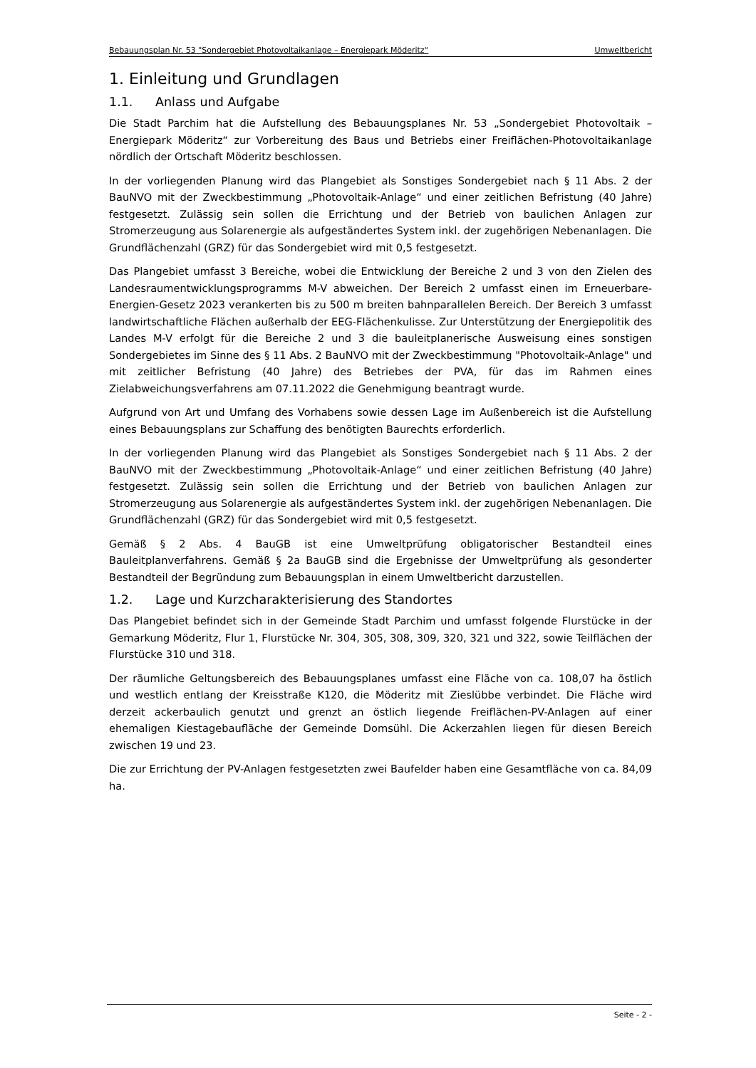Bebauungsplan Nr. 53 "Sondergebiet Photovoltaikanlage – Energiepark Möderitz“Umweltbericht
1. Einleitung und Grundlagen
1.1. Anlass und Aufgabe
Die Stadt Parchim hat die Aufstellung des Bebauungsplanes Nr. 53 „Sondergebiet Photovoltaik – Energiepark Möderitz“ zur Vorbereitung des Baus und Betriebs einer Freiflächen-Photovoltaikanlage nördlich der Ortschaft Möderitz beschlossen.
In der vorliegenden Planung wird das Plangebiet als Sonstiges Sondergebiet nach § 11 Abs. 2 der BauNVO mit der Zweckbestimmung „Photovoltaik-Anlage“ und einer zeitlichen Befristung (40 Jahre) festgesetzt. Zulässig sein sollen die Errichtung und der Betrieb von baulichen Anlagen zur Stromerzeugung aus Solarenergie als aufgeständertes System inkl. der zugehörigen Nebenanlagen. Die Grundflächenzahl (GRZ) für das Sondergebiet wird mit 0,5 festgesetzt.
Das Plangebiet umfasst 3 Bereiche, wobei die Entwicklung der Bereiche 2 und 3 von den Zielen des Landesraumentwicklungsprogramms M-V abweichen. Der Bereich 2 umfasst einen im Erneuerbare-Energien-Gesetz 2023 verankerten bis zu 500 m breiten bahnparallelen Bereich. Der Bereich 3 umfasst landwirtschaftliche Flächen außerhalb der EEG-Flächenkulisse. Zur Unterstützung der Energiepolitik des Landes M-V erfolgt für die Bereiche 2 und 3 die bauleitplanerische Ausweisung eines sonstigen Sondergebietes im Sinne des § 11 Abs. 2 BauNVO mit der Zweckbestimmung "Photovoltaik-Anlage" und mit zeitlicher Befristung (40 Jahre) des Betriebes der PVA, für das im Rahmen eines Zielabweichungsverfahrens am 07.11.2022 die Genehmigung beantragt wurde.
Aufgrund von Art und Umfang des Vorhabens sowie dessen Lage im Außenbereich ist die Aufstellung eines Bebauungsplans zur Schaffung des benötigten Baurechts erforderlich.
In der vorliegenden Planung wird das Plangebiet als Sonstiges Sondergebiet nach § 11 Abs. 2 der BauNVO mit der Zweckbestimmung „Photovoltaik-Anlage“ und einer zeitlichen Befristung (40 Jahre) festgesetzt. Zulässig sein sollen die Errichtung und der Betrieb von baulichen Anlagen zur Stromerzeugung aus Solarenergie als aufgeständertes System inkl. der zugehörigen Nebenanlagen. Die Grundflächenzahl (GRZ) für das Sondergebiet wird mit 0,5 festgesetzt.
Gemäß § 2 Abs. 4 BauGB ist eine Umweltprüfung obligatorischer Bestandteil eines Bauleitplanverfahrens. Gemäß § 2a BauGB sind die Ergebnisse der Umweltprüfung als gesonderter Bestandteil der Begründung zum Bebauungsplan in einem Umweltbericht darzustellen.
1.2. Lage und Kurzcharakterisierung des Standortes
Das Plangebiet befindet sich in der Gemeinde Stadt Parchim und umfasst folgende Flurstücke in der Gemarkung Möderitz, Flur 1, Flurstücke Nr. 304, 305, 308, 309, 320, 321 und 322, sowie Teilflächen der Flurstücke 310 und 318.
Der räumliche Geltungsbereich des Bebauungsplanes umfasst eine Fläche von ca. 108,07 ha östlich und westlich entlang der Kreisstraße K120, die Möderitz mit Zieslübbe verbindet. Die Fläche wird derzeit ackerbaulich genutzt und grenzt an östlich liegende Freiflächen-PV-Anlagen auf einer ehemaligen Kiestagebaufläche der Gemeinde Domsühl. Die Ackerzahlen liegen für diesen Bereich zwischen 19 und 23.
Die zur Errichtung der PV-Anlagen festgesetzten zwei Baufelder haben eine Gesamtfläche von ca. 84,09 ha.
Seite - 2 -